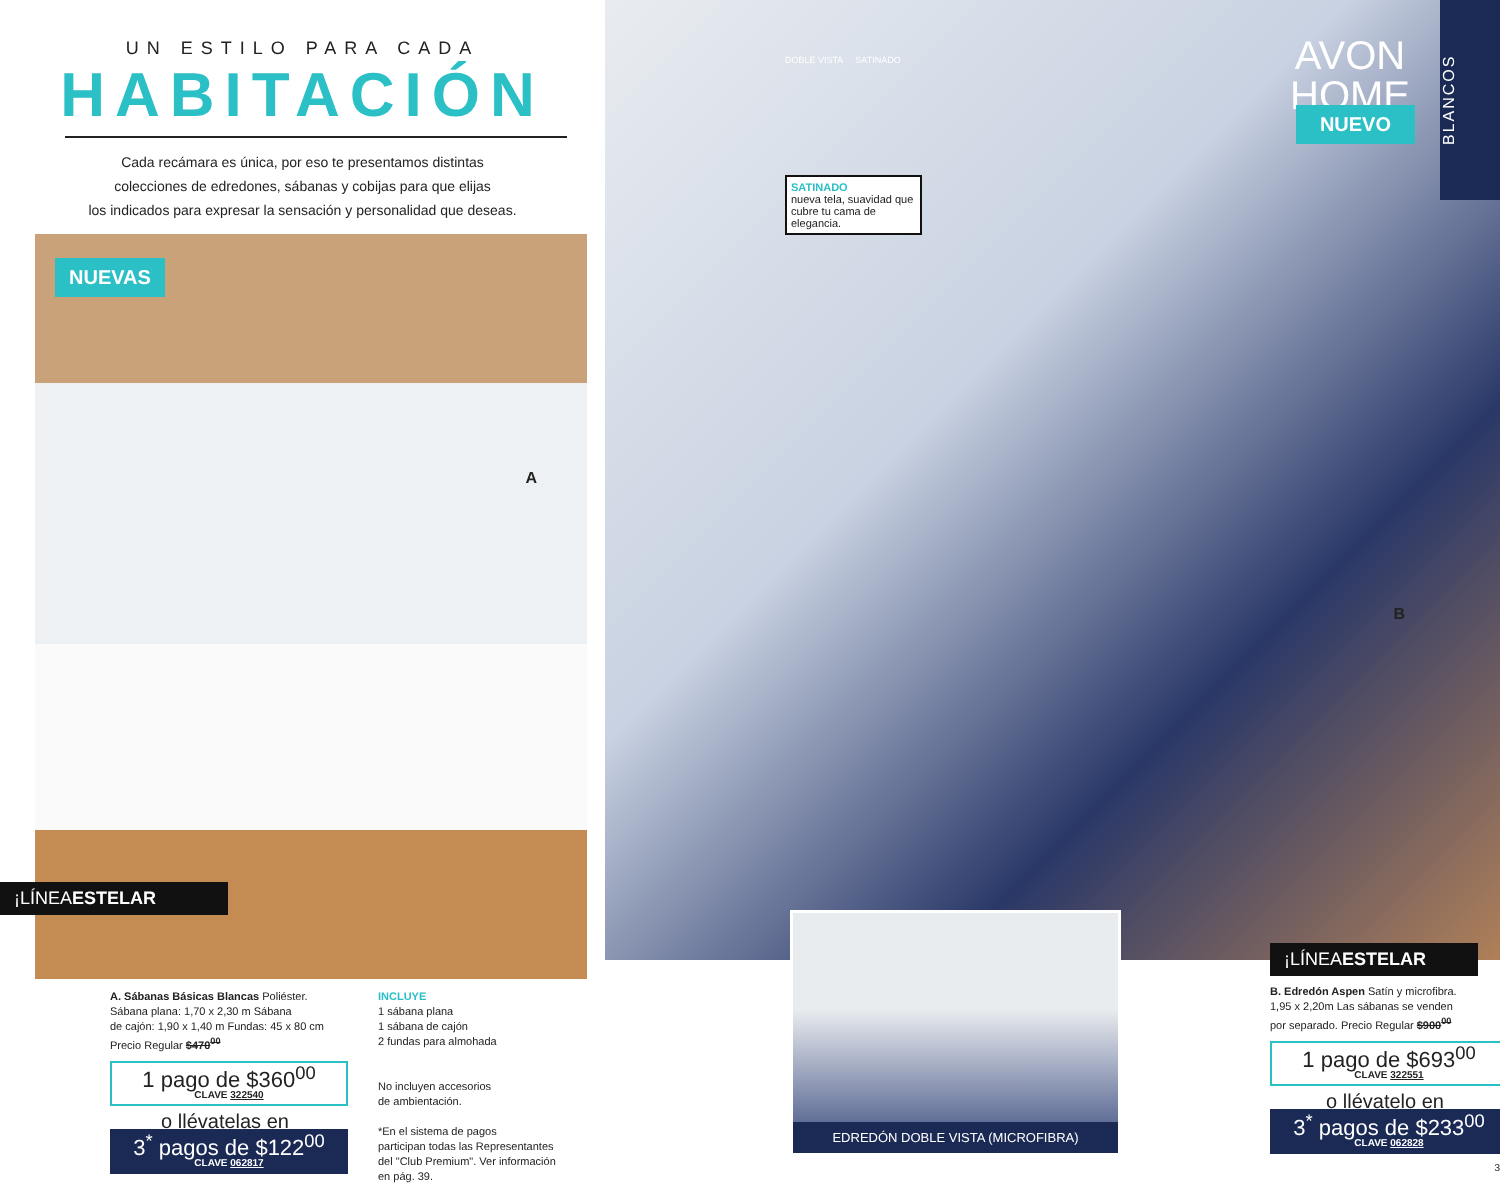UN ESTILO PARA CADA
HABITACIÓN
Cada recámara es única, por eso te presentamos distintas
colecciones de edredones, sábanas y cobijas para que elijas
los indicados para expresar la sensación y personalidad que deseas.
NUEVAS
A
¡LÍNEAESTELAR
A. Sábanas Básicas Blancas Poliéster.
Sábana plana: 1,70 x 2,30 m Sábana
de cajón: 1,90 x 1,40 m Fundas: 45 x 80 cm
Precio Regular $470<sup>00</sup>
1 pago de $360<sup>00</sup>
CLAVE 322540
o llévatelas en
3<sup>*</sup> pagos de $122<sup>00</sup>
CLAVE 062817
INCLUYE
1 sábana plana
1 sábana de cajón
2 fundas para almohada
No incluyen accesorios
de ambientación.
*En el sistema de pagos
participan todas las Representantes
del "Club Premium". Ver información
en pág. 39.
DOBLE VISTA SATINADO
SATINADO
nueva tela, suavidad que cubre tu cama de elegancia.
AVON
HOME
NUEVO
BLANCOS
B
EDREDÓN DOBLE VISTA (MICROFIBRA)
¡LÍNEAESTELAR
B. Edredón Aspen Satín y microfibra.
1,95 x 2,20m Las sábanas se venden
por separado. Precio Regular $900<sup>00</sup>
1 pago de $693<sup>00</sup>
CLAVE 322551
o llévatelo en
3<sup>*</sup> pagos de $233<sup>00</sup>
CLAVE 062828
3